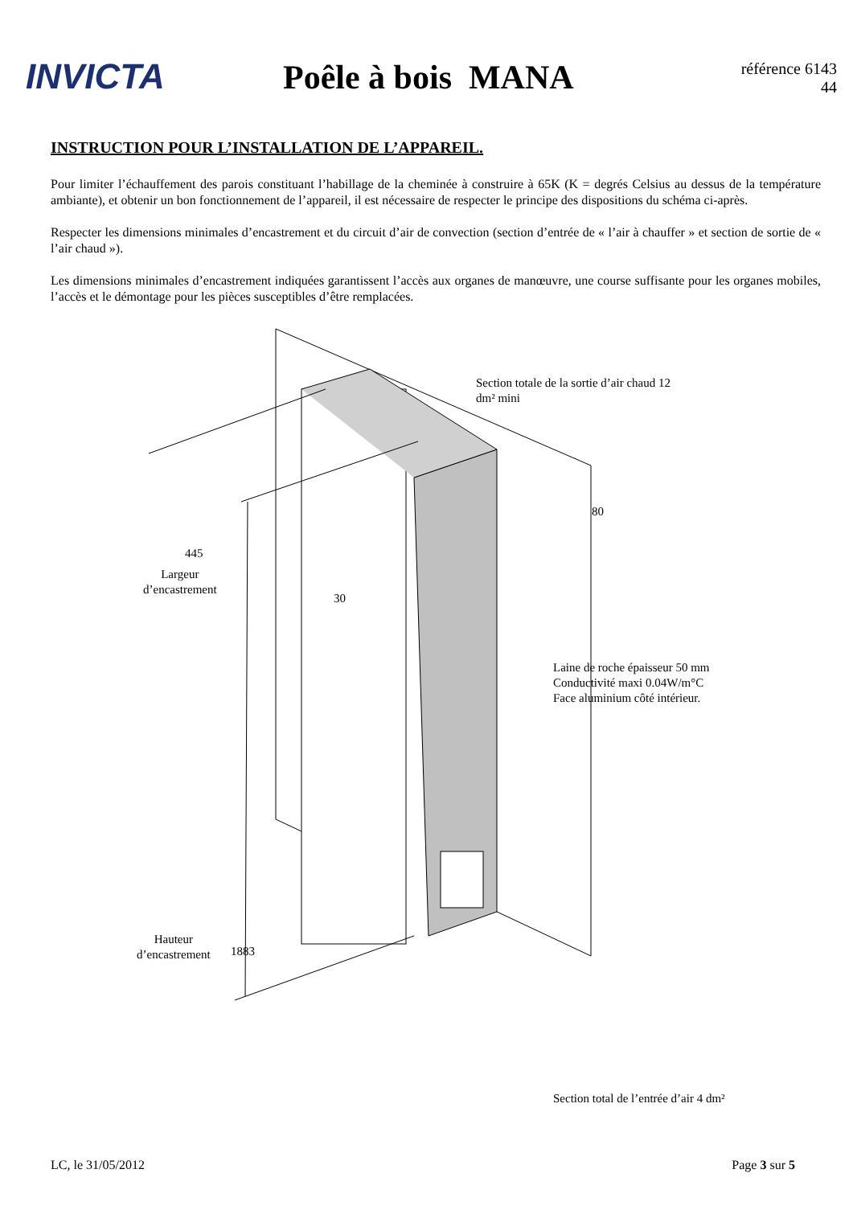INVICTA
Poêle à bois MANA
référence 6143 44
INSTRUCTION POUR L’INSTALLATION DE L’APPAREIL.
Pour limiter l’échauffement des parois constituant l’habillage de la cheminée à construire à 65K (K = degrés Celsius au dessus de la température ambiante), et obtenir un bon fonctionnement de l’appareil, il est nécessaire de respecter le principe des dispositions du schéma ci-après.
Respecter les dimensions minimales d’encastrement et du circuit d’air de convection (section d’entrée de « l’air à chauffer » et section de sortie de « l’air chaud »).
Les dimensions minimales d’encastrement indiquées garantissent l’accès aux organes de manœuvre, une course suffisante pour les organes mobiles, l’accès et le démontage pour les pièces susceptibles d’être remplacées.
Section totale de la sortie d’air chaud 12
dm² mini
80
445
Largeur
d’encastrement
30
Laine de roche épaisseur 50 mm
Conductivité maxi 0.04W/m°C
Face aluminium côté intérieur.
Hauteur
d’encastrement
1883
Section total de l’entrée d’air 4 dm²
LC, le 31/05/2012 Page 3 sur 5